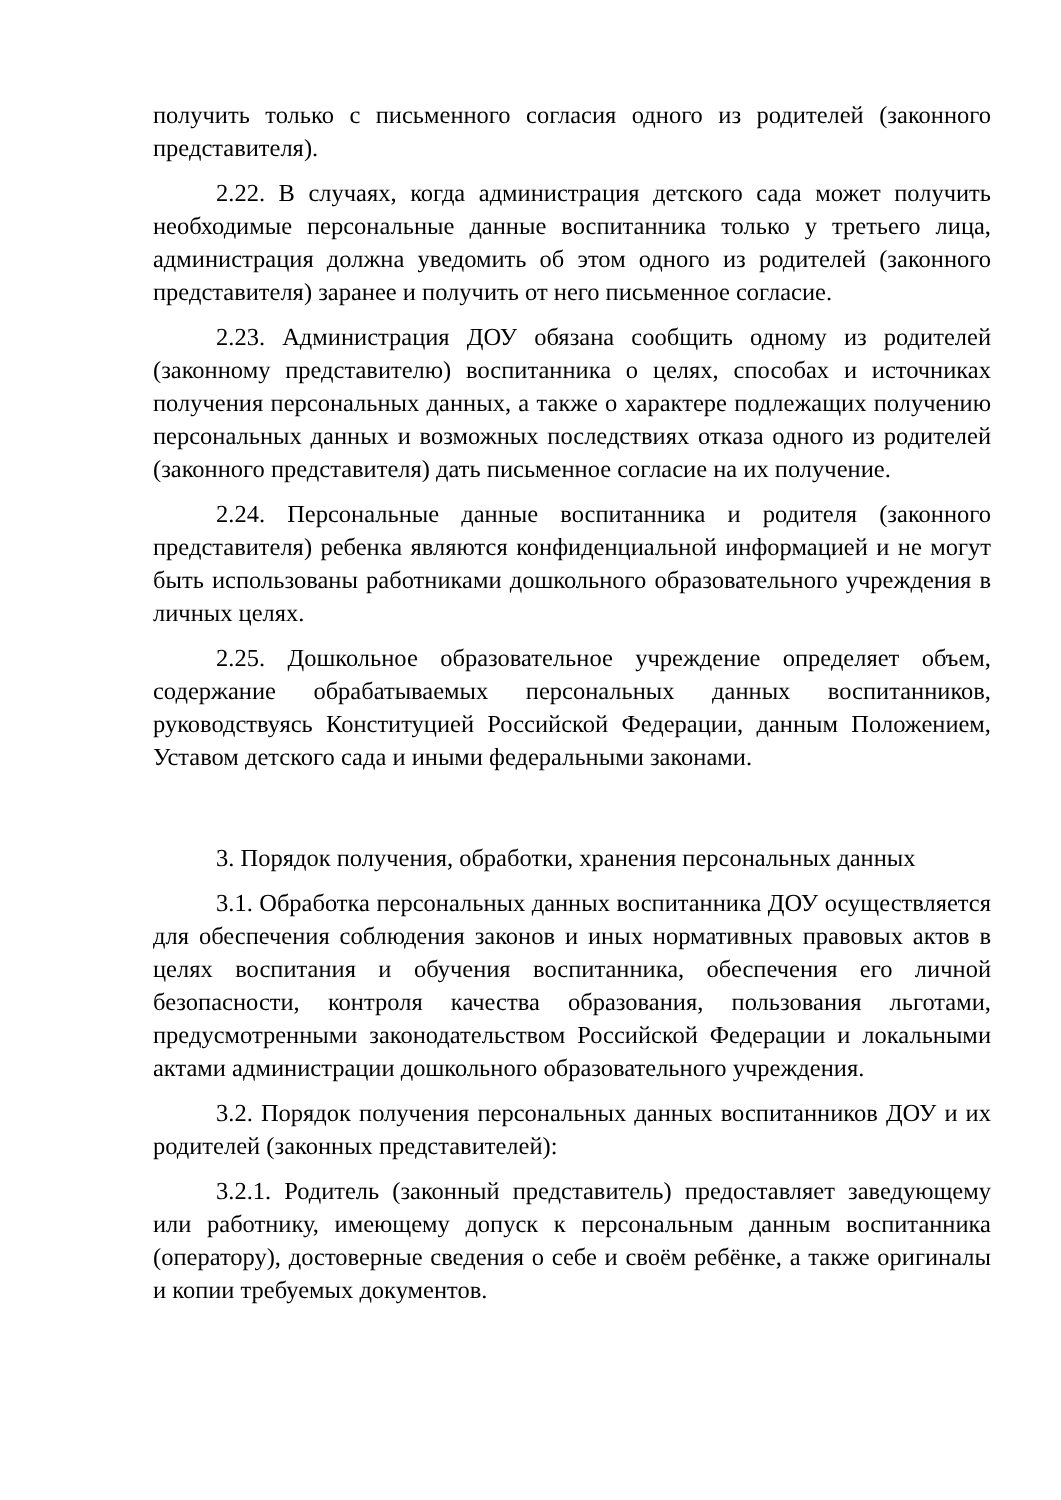получить только с письменного согласия одного из родителей (законного представителя).
2.22. В случаях, когда администрация детского сада может получить необходимые персональные данные воспитанника только у третьего лица, администрация должна уведомить об этом одного из родителей (законного представителя) заранее и получить от него письменное согласие.
2.23. Администрация ДОУ обязана сообщить одному из родителей (законному представителю) воспитанника о целях, способах и источниках получения персональных данных, а также о характере подлежащих получению персональных данных и возможных последствиях отказа одного из родителей (законного представителя) дать письменное согласие на их получение.
2.24. Персональные данные воспитанника и родителя (законного представителя) ребенка являются конфиденциальной информацией и не могут быть использованы работниками дошкольного образовательного учреждения в личных целях.
2.25. Дошкольное образовательное учреждение определяет объем, содержание обрабатываемых персональных данных воспитанников, руководствуясь Конституцией Российской Федерации, данным Положением, Уставом детского сада и иными федеральными законами.
3. Порядок получения, обработки, хранения персональных данных
3.1. Обработка персональных данных воспитанника ДОУ осуществляется для обеспечения соблюдения законов и иных нормативных правовых актов в целях воспитания и обучения воспитанника, обеспечения его личной безопасности, контроля качества образования, пользования льготами, предусмотренными законодательством Российской Федерации и локальными актами администрации дошкольного образовательного учреждения.
3.2. Порядок получения персональных данных воспитанников ДОУ и их родителей (законных представителей):
3.2.1. Родитель (законный представитель) предоставляет заведующему или работнику, имеющему допуск к персональным данным воспитанника (оператору), достоверные сведения о себе и своём ребёнке, а также оригиналы и копии требуемых документов.